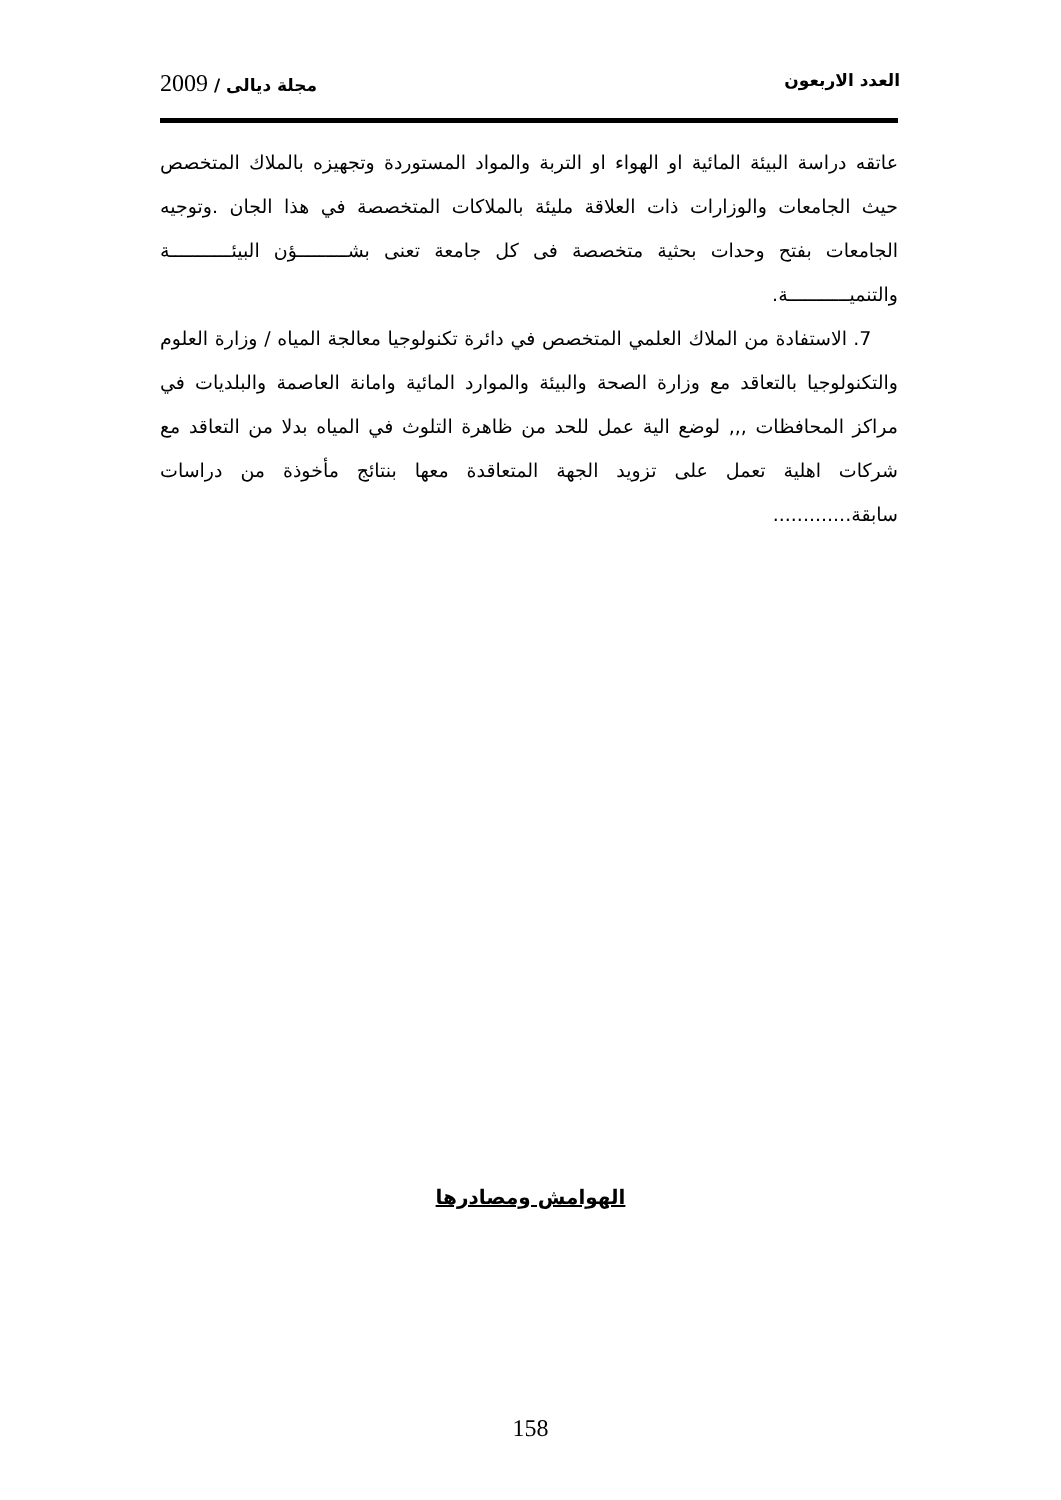العدد الاربعون مجلة ديالى / 2009
عاتقه دراسة البيئة المائية او الهواء او التربة والمواد المستوردة وتجهيزه بالملاك المتخصص حيث الجامعات والوزارات ذات العلاقة مليئة بالملاكات المتخصصة في هذا الجان .وتوجيه الجامعات بفتح وحدات بحثية متخصصة فى كل جامعة تعنى بشـــــــــؤن البيئـــــــــــة والتنميـــــــــــة.
7. الاستفادة من الملاك العلمي المتخصص في دائرة تكنولوجيا معالجة المياه / وزارة العلوم والتكنولوجيا بالتعاقد مع وزارة الصحة والبيئة والموارد المائية وامانة العاصمة والبلديات في مراكز المحافظات ,,, لوضع الية عمل للحد من ظاهرة التلوث في المياه بدلا من التعاقد مع شركات اهلية تعمل على تزويد الجهة المتعاقدة معها بنتائج مأخوذة من دراسات سابقة.............
الهوامش ومصادرها
158